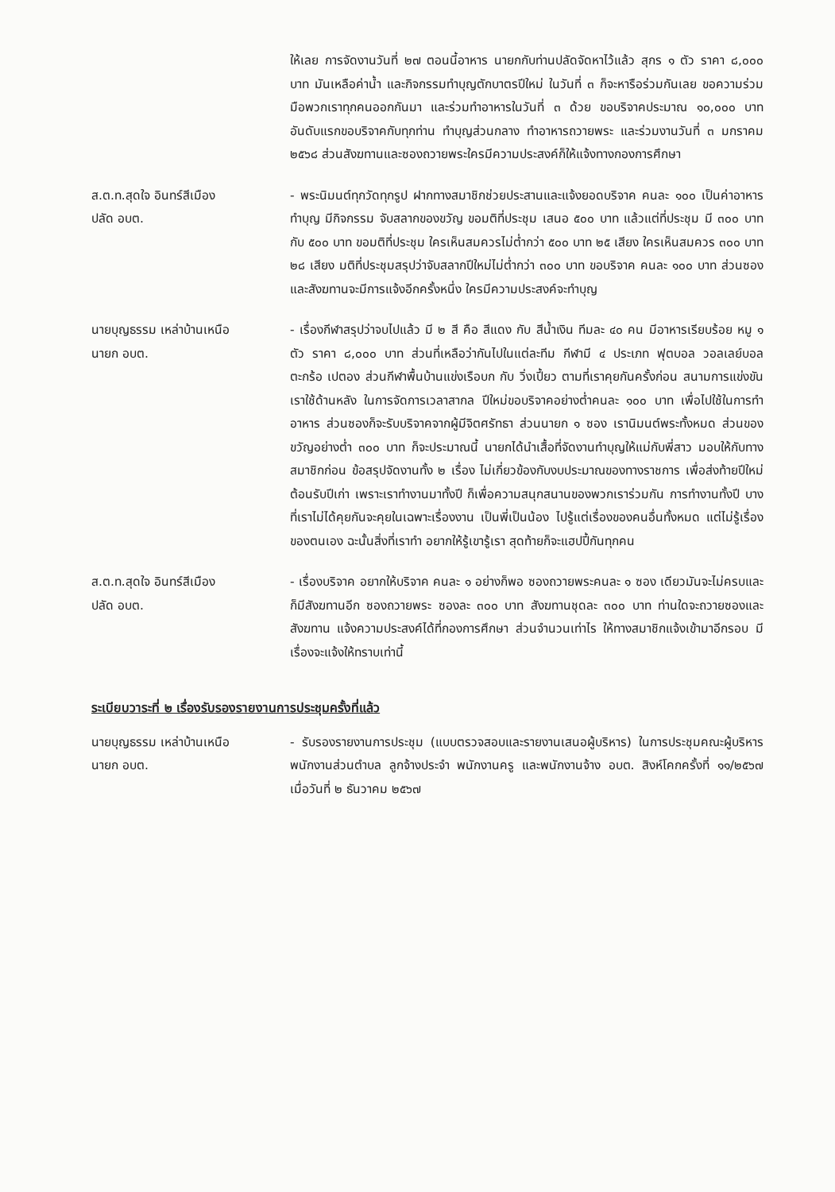ให้เลย การจัดงานวันที่ ๒๗ ตอนนี้อาหาร นายกกับท่านปลัดจัดหาไว้แล้ว สุกร ๑ ตัว ราคา ๘,๐๐๐ บาท มันเหลือค่าน้ำ และกิจกรรมทำบุญตักบาตรปีใหม่ ในวันที่ ๓ ก็จะหารือร่วมกันเลย ขอความร่วมมือพวกเราทุกคนออกกันมา และร่วมทำอาหารในวันที่ ๓ ด้วย ขอบริจาคประมาณ ๑๐,๐๐๐ บาท อันดับแรกขอบริจาคกับทุกท่าน ทำบุญส่วนกลาง ทำอาหารถวายพระ และร่วมงานวันที่ ๓ มกราคม ๒๕๖๘ ส่วนสังฆทานและซองถวายพระใครมีความประสงค์ก็ให้แจ้งทางกองการศึกษา
ส.ต.ท.สุดใจ อินทร์สีเมือง
ปลัด อบต.
- พระนิมนต์ทุกวัดทุกรูป ฝากทางสมาชิกช่วยประสานและแจ้งยอดบริจาค คนละ ๑๐๐ เป็นค่าอาหาร ทำบุญ มีกิจกรรม จับสลากของขวัญ ขอมติที่ประชุม เสนอ ๕๐๐ บาท แล้วแต่ที่ประชุม มี ๓๐๐ บาท กับ ๕๐๐ บาท ขอมติที่ประชุม ใครเห็นสมควรไม่ต่ำกว่า ๕๐๐ บาท ๒๕ เสียง ใครเห็นสมควร ๓๐๐ บาท ๒๘ เสียง มติที่ประชุมสรุปว่าจับสลากปีใหม่ไม่ต่ำกว่า ๓๐๐ บาท ขอบริจาค คนละ ๑๐๐ บาท ส่วนซองและสังฆทานจะมีการแจ้งอีกครั้งหนึ่ง ใครมีความประสงค์จะทำบุญ
นายบุญธรรม เหล่าบ้านเหนือ
นายก อบต.
- เรื่องกีฬาสรุปว่าจบไปแล้ว มี ๒ สี คือ สีแดง กับ สีน้ำเงิน ทีมละ ๔๐ คน มีอาหารเรียบร้อย หมู ๑ ตัว ราคา ๘,๐๐๐ บาท ส่วนที่เหลือว่ากันไปในแต่ละทีม กีฬามี ๔ ประเภท ฟุตบอล วอลเลย์บอล ตะกร้อ เปตอง ส่วนกีฬาพื้นบ้านแข่งเรือบก กับ วิ่งเปี้ยว ตามที่เราคุยกันครั้งก่อน สนามการแข่งขันเราใช้ด้านหลัง ในการจัดการเวลาสากล ปีใหม่ขอบริจาคอย่างต่ำคนละ ๑๐๐ บาท เพื่อไปใช้ในการทำอาหาร ส่วนซองก็จะรับบริจาคจากผู้มีจิตศรัทธา ส่วนนายก ๑ ซอง เรานิมนต์พระทั้งหมด ส่วนของขวัญอย่างต่ำ ๓๐๐ บาท ก็จะประมาณนี้ นายกได้นำเสื้อที่จัดงานทำบุญให้แม่กับพี่สาว มอบให้กับทางสมาชิกก่อน ข้อสรุปจัดงานทั้ง ๒ เรื่อง ไม่เกี่ยวข้องกับงบประมาณของทางราชการ เพื่อส่งท้ายปีใหม่ต้อนรับปีเก่า เพราะเราทำงานมาทั้งปี ก็เพื่อความสนุกสนานของพวกเราร่วมกัน การทำงานทั้งปี บางที่เราไม่ได้คุยกันจะคุยในเฉพาะเรื่องงาน เป็นพี่เป็นน้อง ไปรู้แต่เรื่องของคนอื่นทั้งหมด แต่ไม่รู้เรื่องของตนเอง ฉะนั้นสิ่งที่เราทำ อยากให้รู้เขารู้เรา สุดท้ายก็จะแฮปปี้กันทุกคน
ส.ต.ท.สุดใจ อินทร์สีเมือง
ปลัด อบต.
- เรื่องบริจาค อยากให้บริจาค คนละ ๑ อย่างก็พอ ซองถวายพระคนละ ๑ ซอง เดียวมันจะไม่ครบและก็มีสังฆทานอีก ซองถวายพระ ซองละ ๓๐๐ บาท สังฆทานชุดละ ๓๐๐ บาท ท่านใดจะถวายซองและสังฆทาน แจ้งความประสงค์ได้ที่กองการศึกษา ส่วนจำนวนเท่าไร ให้ทางสมาชิกแจ้งเข้ามาอีกรอบ มีเรื่องจะแจ้งให้ทราบเท่านี้
ระเบียบวาระที่ ๒ เรื่องรับรองรายงานการประชุมครั้งที่แล้ว
นายบุญธรรม เหล่าบ้านเหนือ
นายก อบต.
- รับรองรายงานการประชุม (แบบตรวจสอบและรายงานเสนอผู้บริหาร) ในการประชุมคณะผู้บริหาร พนักงานส่วนตำบล ลูกจ้างประจำ พนักงานครู และพนักงานจ้าง อบต. สิงห์โคกครั้งที่ ๑๑/๒๕๖๗ เมื่อวันที่ ๒ ธันวาคม ๒๕๖๗